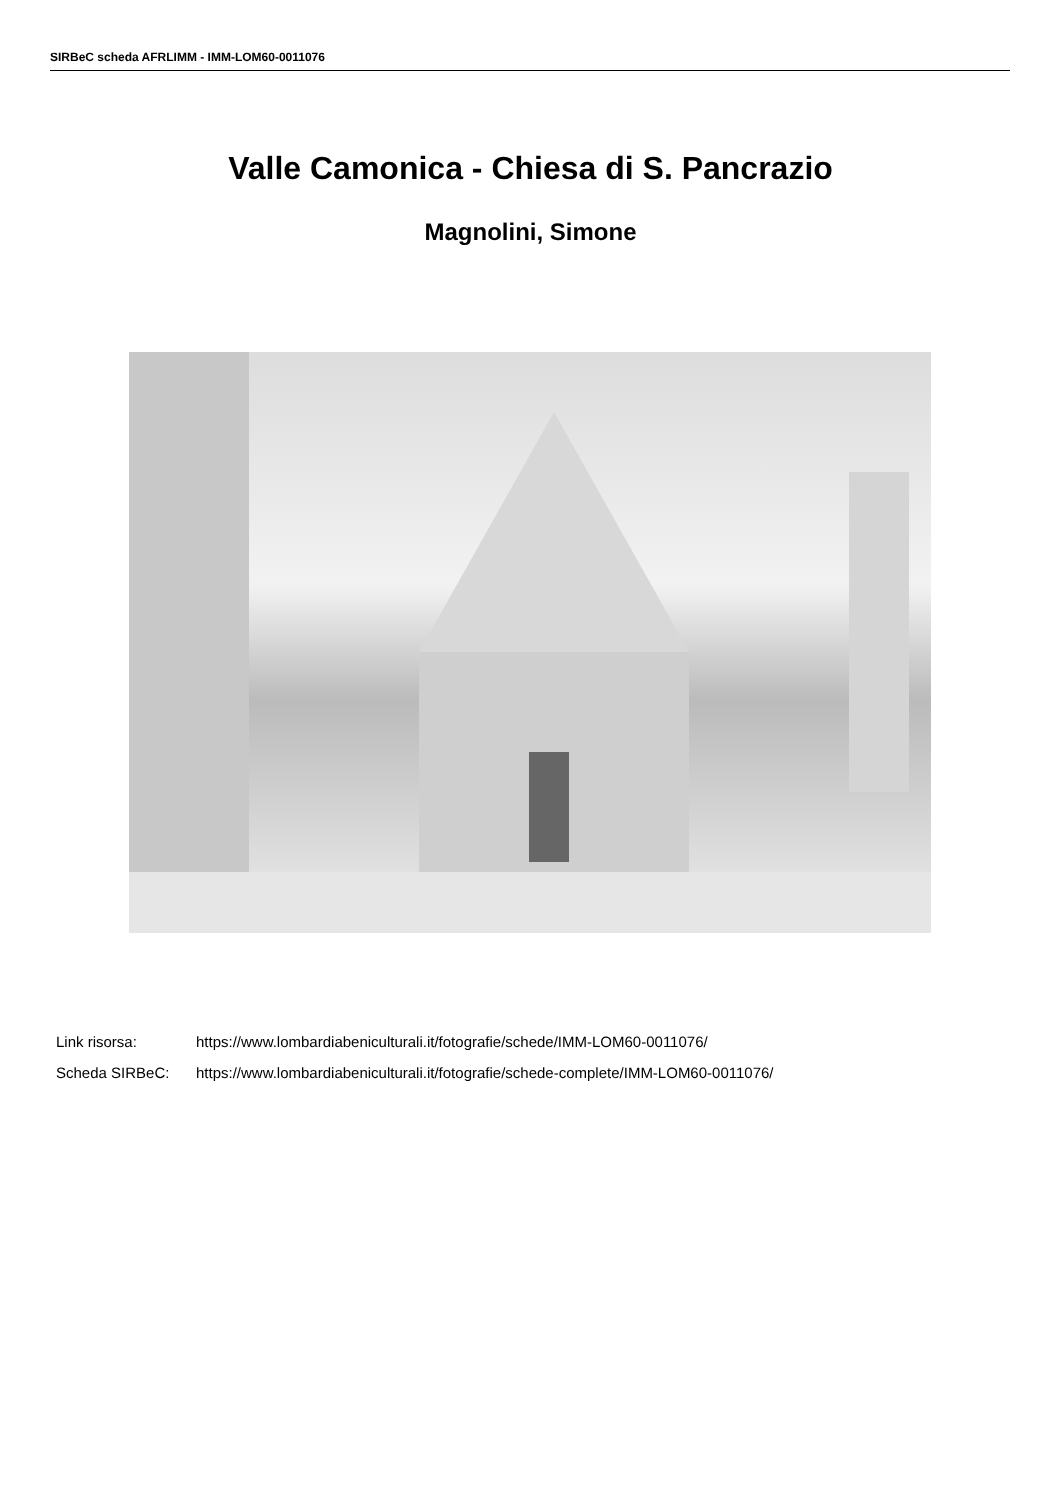SIRBeC scheda AFRLIMM - IMM-LOM60-0011076
Valle Camonica - Chiesa di S. Pancrazio
Magnolini, Simone
Link risorsa: https://www.lombardiabeniculturali.it/fotografie/schede/IMM-LOM60-0011076/
Scheda SIRBeC: https://www.lombardiabeniculturali.it/fotografie/schede-complete/IMM-LOM60-0011076/